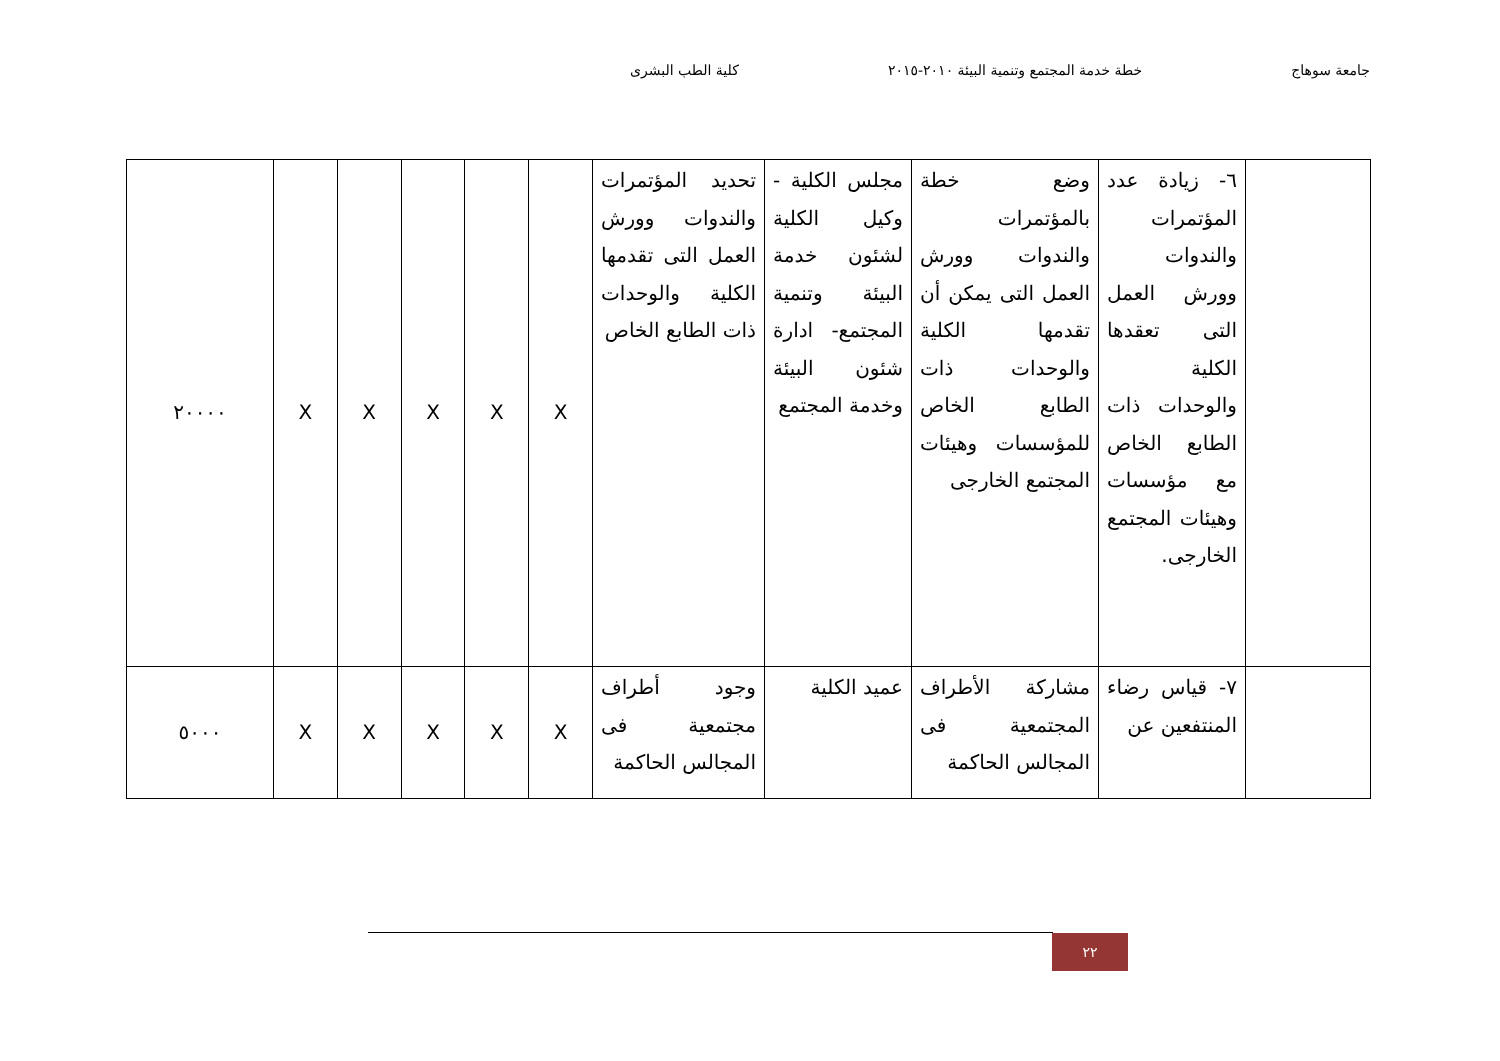جامعة سوهاج خطة خدمة المجتمع وتنمية البيئة ٢٠١٠-٢٠١٥ كلية الطب البشرى
| | ٦- زيادة عدد المؤتمرات والندوات وورش العمل التى تعقدها الكلية والوحدات ذات الطابع الخاص مع مؤسسات وهيئات المجتمع الخارجى. | وضع خطة بالمؤتمرات والندوات وورش العمل التى يمكن أن تقدمها الكلية والوحدات ذات الطابع الخاص للمؤسسات وهيئات المجتمع الخارجى | مجلس الكلية - وكيل الكلية لشئون خدمة البيئة وتنمية المجتمع- ادارة شئون البيئة وخدمة المجتمع | تحديد المؤتمرات والندوات وورش العمل التى تقدمها الكلية والوحدات ذات الطابع الخاص | X | X | X | X | X | ٢٠٠٠٠ |
| | ٧- قياس رضاء المنتفعين عن | مشاركة الأطراف المجتمعية فى المجالس الحاكمة | عميد الكلية | وجود أطراف مجتمعية فى المجالس الحاكمة | X | X | X | X | X | ٥٠٠٠ |
٢٢